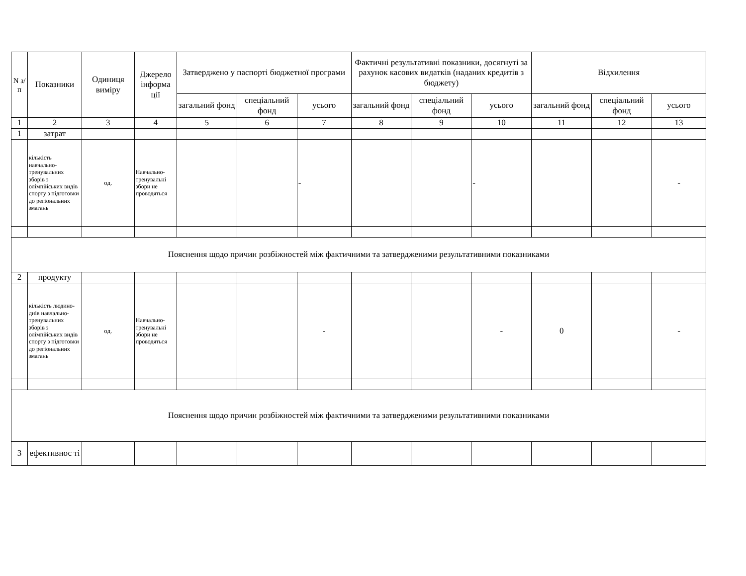| N з/п | Показники | Одиниця виміру | Джерело інформа ції | Затверджено у паспорті бюджетної програми | | | Фактичні результативні показники, досягнуті за рахунок касових видатків (наданих кредитів з бюджету) | | | Відхилення | | |
| --- | --- | --- | --- | --- | --- | --- | --- | --- | --- | --- | --- | --- |
| | | | | загальний фонд | спеціальний фонд | усього | загальний фонд | спеціальний фонд | усього | загальний фонд | спеціальний фонд | усього |
| 1 | 2 | 3 | 4 | 5 | 6 | 7 | 8 | 9 | 10 | 11 | 12 | 13 |
| 1 | затрат | | | | | | | | | | | |
| | кількість навчально-тренувальних зборів з олімпійських видів спорту з підготовки до регіональних змагань | од. | Навчально-тренувальні збори не проводяться | | | - | | | - | | | - |
| Пояснення щодо причин розбіжностей між фактичними та затвердженими результативними показниками | | | | | | | | | | | | |
| 2 | продукту | | | | | | | | | | | |
| | кількість людино-днів навчально-тренувальних зборів з олімпійських видів спорту з підготовки до регіональних змагань | од. | Навчально-тренувальні збори не проводяться | | | - | | | - | 0 | | - |
| Пояснення щодо причин розбіжностей між фактичними та затвердженими результативними показниками | | | | | | | | | | | | |
| 3 | ефективнос ті | | | | | | | | | | | |